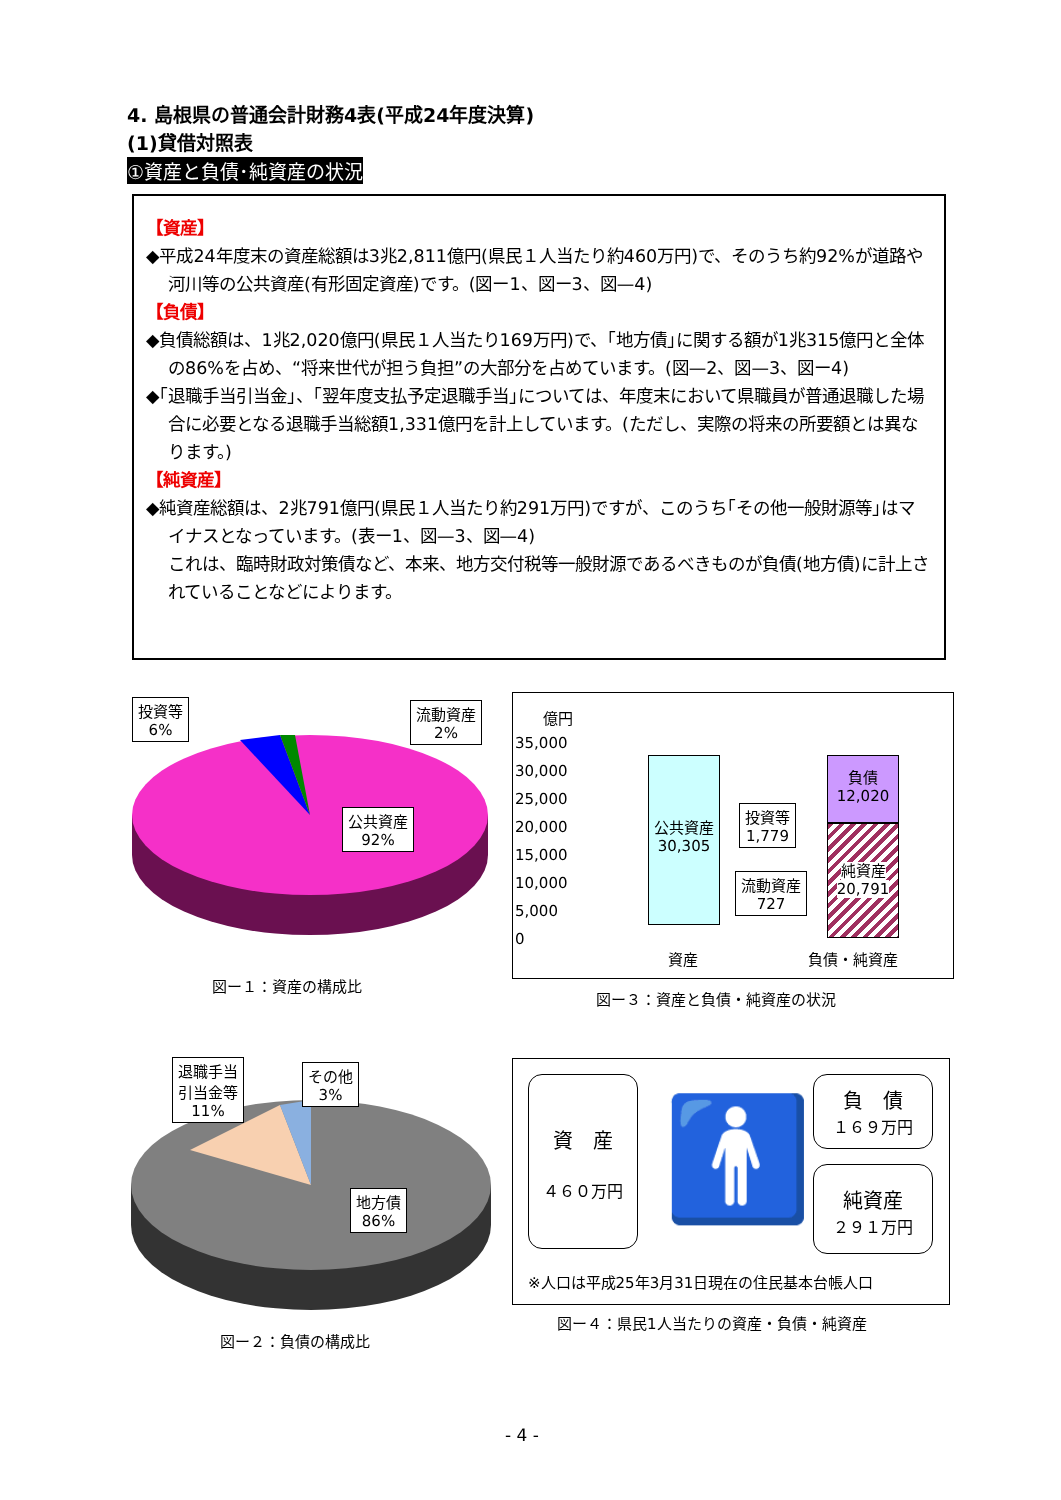4. 島根県の普通会計財務4表(平成24年度決算)
(1)貸借対照表
①資産と負債･純資産の状況
【資産】
◆平成24年度末の資産総額は3兆2,811億円(県民１人当たり約460万円)で、そのうち約92%が道路や河川等の公共資産(有形固定資産)です。(図ー1、図ー3、図—4)
【負債】
◆負債総額は、1兆2,020億円(県民１人当たり169万円)で、｢地方債｣に関する額が1兆315億円と全体の86%を占め、“将来世代が担う負担”の大部分を占めています。(図—2、図—3、図ー4)
◆｢退職手当引当金｣、｢翌年度支払予定退職手当｣については、年度末において県職員が普通退職した場合に必要となる退職手当総額1,331億円を計上しています。(ただし、実際の将来の所要額とは異なります。)
【純資産】
◆純資産総額は、2兆791億円(県民１人当たり約291万円)ですが、このうち｢その他一般財源等｣はマイナスとなっています。(表ー1、図—3、図—4)
これは、臨時財政対策債など、本来、地方交付税等一般財源であるべきものが負債(地方債)に計上されていることなどによります。
投資等
6%
流動資産
2%
公共資産
92%
図ー１：資産の構成比
億円
35,000
30,000
25,000
20,000
15,000
10,000
5,000
0
公共資産
30,305
負債
12,020
純資産
20,791
投資等
1,779
流動資産
727
資産 負債・純資産
図ー３：資産と負債・純資産の状況
退職手当
引当金等
11%
その他
3%
地方債
86%
図ー２：負債の構成比
資　産
４６０万円
🚹
負　債
１６９万円
純資産
２９１万円
※人口は平成25年3月31日現在の住民基本台帳人口
図ー４：県民1人当たりの資産・負債・純資産
- 4 -